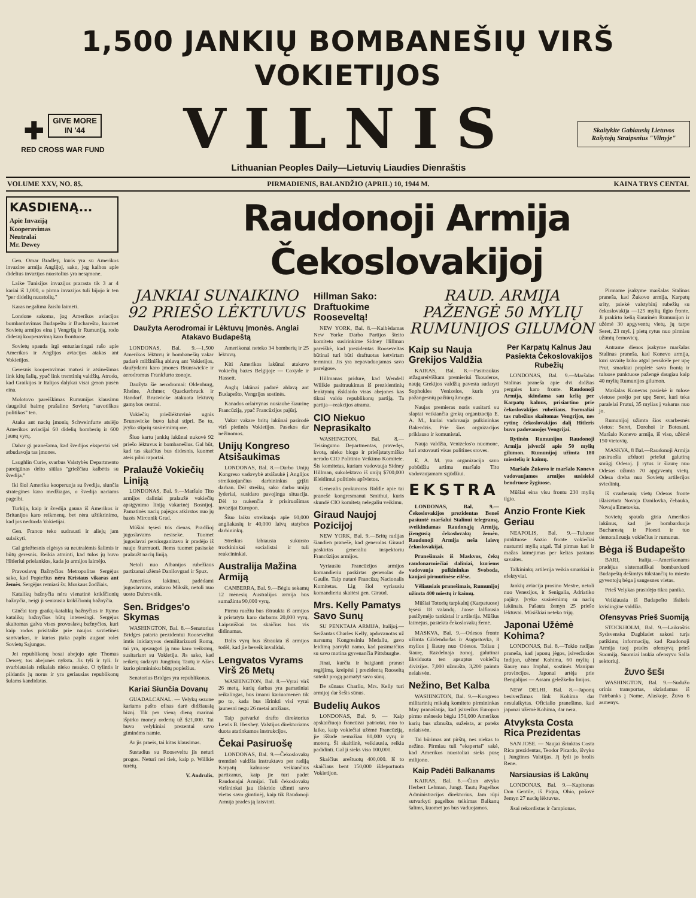1,500 JANKIŲ BOMBANEŠIŲ VIRŠ VOKIETIJOS
✚ GIVE MORE
IN '44
RED CROSS WAR FUND
VILNIS
Lithuanian Peoples Daily—Lietuvių Liaudies Dienraštis
Skaitykite Gabiausių Lietuvos Rašytojų Straipsnius "Vilnyje"
VOLUME XXV, NO. 85. PIRMADIENIS, BALANDŽIO (APRIL) 10, 1944 M. KAINA TRYS CENTAI.
KASDIENĄ...
Apie Invaziją
Kooperavimas
Neutralai
Mr. Dewey
Gen. Omar Bradley, kuris yra su Amerikos invazine armija Anglijoj, sako, jog kalbos apie didelius invazijos nuostolius yra nesąmonė.
Laike Tunisijos invazijos prarasta tik 3 ar 4 kariai iš 1,000, o pirma invazijos tuli bijojo ir ten "per didelių nuostolių."
Karas negalima žaislu laimėti.
Londone sakoma, jog Amerikos aviacijos bombardavimas Budapešto ir Bucharešto, kuomet Sovietų armijos eina į Vengriją ir Rumuniją, rodo didesnį kooperavimą karo frontuose.
Sovietų spauda irgi entuziastingai rašo apie Amerikos ir Anglijos aviacijos atakas ant Vokietijos.
Geresnis kooperavimas matosi ir atsinešimas link kitų šalių, ypač link tremtinių valdžių. Atrodo, kad Graikijos ir Italijos dalykai visai geron pusėn eina.
Molotovo pareiškimas Rumunijos klausimu daugeliui baimę prašalino Sovietų "savotiškos politikos" ten.
Ataka ant nacių įmonių Schweinfurte atsiėjo Amerikos aviacijai 60 didelių bomberių ir 600 jaunų vyrų.
Dabar gi pranešama, kad švedijos ekspertai vėl atbudavoja tas įmones.
Laughlin Curie, svarbus Valstybės Departmento pareigūnas dėlto siūlas "griežčiau kalbėtis su švedija."
Iki šiol Amerika kooperuoja su švedija, siunčia strategines karo medžiagas, o švedija naciams pagelbi.
Turkija, kaip ir švedija gauna iš Amerikos ir Britanijos karo reikmenų, bet nėra užtikrinimo, kad jos neduoda Vokietijai.
Gen. Franco teko sudrausti ir aliejų jam sulaikyti.
Gal griežtesnis elgėsys su neutralėmis šalimis ir būtų geresnis. Reikia atminti, kad tulos jų buvo Hitleriui prielankios, kada jo armijos laimėjo.
Pravoslavų Bažnyčios Metropolitas Sergėjus sako, kad Popiežius nėra Kristaus vikaras ant žemės. Sergėjus remiasi šv. Morkaus žodžiais.
Katalikų bažnyčia nėra vienatinė krikščionių bažnyčia, neigi ji seniausia krikščionių bažnyčia.
Ginčai tarp graikų-katalikų bažnyčios ir Rymo katalikų bažnyčios būtų interesingi. Sergėjus skaitomas galva visos provoslavų bažnyčios, kuri kaip rodos prisitaikė prie naujos sovietinės santvarkos, ir kurios įtaka paplis augant rolei Sovietų Sąjungos.
Jei republikonų bosai abejojo apie Thomas Dewey, tos abejonės nyksta. Jis tyli ir tyli. Ir svarbiausiais reikalais nieko nesako. O tylintis ir pildantis jų norus ir yra geriausias republikonų šulams kandidatas.
Raudonoji Armija Čekoslovakijoj
JANKIAI SUNAIKINO 92 PRIEŠO LĖKTUVUS
Daužyta Aerodromai ir Lėktuvų Įmonės. Anglai Atakavo Budapeštą
LONDONAS, Bal. 9.—1,500 Amerikos lėktuvų ir bombanešių vakar padarė milžinišką ablavą ant Vokietijos, daužydami karo įmones Brunswick'e ir aerodromus Frankfurto zonoje.
Daužyta šie aerodromai: Oldenburg, Rheine, Achmer, Quackerbruck ir Handorf. Bruswicke atakuota lėktuvų gamybos centrai.
Vokiečių priešlėktuvinė ugnis Brunswicke buvo labai stipri. Be to, įvyko stiprių susirėmimų ore.
Šiuo kartu jankių lakūnai nukovė 92 priešo lėktuvus ir bombanešius. Gal būt, kad tas skaičius bus didesnis, kuomet ateis pilni raportai.
Pralaužė Vokiečių Liniją
LONDONAS, Bal. 9.—Maršalo Tito armijos daliniai pralaužė vokiečių apsigynimo liniją vakarinėj Bosnijoj. Pamatinės nacių pajėgos atkirstos nuo jų bazės Mirconik Grad.
Mūšiai tęsėsi tris dienas. Pradžioj jugoslavams nesisekė. Tuomet jugoslavai persiorganizavo ir pradėjo iš naujo šturmuoti. Jiems tuomet pasisekė pralaužt nacių liniją.
Netoli nuo Albanijos rubežiaus partizanai užėmė Danilovgrad ir Spuz.
Amerikos lakūnai, padėdami jugoslavams, atakavo Miksik, netoli nuo uosto Dubrovnik.
Sen. Bridges'o Skymas
WASHINGTON, Bal. 8.—Senatorius Bridges pataria prezidentui Rooseveltui imtis iniciatyvos demilitarizuoti Romą, tai yra, apsaugoti ją nuo karo veiksmų, susitariant su Vokietija. Jis sako, kad reikėtų sudaryti Jungtinių Tautų ir Ašies kurio pirmininku būtų popiežius.
Senatorius Bridges yra republikonas.
Kariai Siunčia Dovanų
GUADALCANAL. — Velykų sezone kariams pašto ofisas darė didžiausią biznį. Tik per vieną dieną marinai išpirko money orderių už $21,000. Tai buvo velykiniai prezentai savo giminėms namie.
Ar jis praeis, tai kitas klausimas.
Sustadius su Rooseveltu jis neturi progos. Neturi nei tiek, kaip p. Willkie turėtų.
V. Andrulis.
Amerikonai neteko 34 bomberių ir 25 lėktuvų.
Kiti Amerikos lakūnai atakavo vokiečių bazes Belgijoje — Coxyde ir Hassett.
Anglų lakūnai padarė ablavą ant Budapešto, Vengrijos sostinės.
Kanados orlaivynas nusiaubė šiaurinę Francūziją, ypač Francūzijos pajūrį.
Vakar vakare britų lakūnai pasirodė virš pietinės Vokietijos. Pasekos dar nežinomos.
Unijų Kongreso Atsišaukimas
LONDONAS, Bal. 8.—Darbo Unijų Kongreso vadovybė atsišaukė į Anglijos streikuojančius darbininkus grįžti darban. Dėl streikų, sako darbo unijų lyderiai, susidaro pavojinga situacija. Dėl to nukenčia ir prisiruošimas invazijai Europon.
Šiuo laiku streikuoja apie 60,000 angliakasių ir 40,000 laivų statybos darbininkų.
Streikus labiausia sukursto trockininkai socialistai ir tuli reakcininkai.
Australija Mažina Armiją
CANBERRA, Bal. 9.—Bėgiu sekamų 12 mėnesių Australijos armija bus sumažinta 90,000 vyrų.
Pirmu ruožtu bus ištraukta iš armijos ir pristatyta karo darbams 20,000 vyrų. Laipsniškai tas skaičius bus vis didinamas.
Dalis vyrų bus ištraukta iš armijos todėl, kad jie beveik invalidai.
Lengvatos Vyrams Virš 26 Metų
WASHINGTON, Bal. 8.—Vyrai virš 26 metų, kurių darbas yra pamatiniai reikalingas, bus imami kariuomenėn tik po to, kada bus išrinkti visi vyrai jaunesni negu 26 metai amžiaus.
Taip patvarkė drafto direktorius Lewis B. Hershey. Valstijos direktoriams duota atatinkamos instrukcijos.
Čekai Pasiruošę
LONDONAS, Bal. 9.—Čekoslovakų tremtinė valdžia instruktavo per radiją Karpatų kalnuose veikiančius partizanus, kaip jie turi padėt Raudonajai Armijai. Tuli čekoslovakų viršininkai jau išskrido užimti savo vietas savo gimtinėj, kaip tik Raudonoji Armija pradės ją laisvinti.
Hillman Sako: Draftuokime Rooseveltą!
NEW YORK, Bal. 8.—Kalbėdamas New Yorke Darbo Partijos šteito komiteto susirinkime Sidney Hillman pareiškė, kad prezidentas Rooseveltas būtinai turi būti draftuotas ketvirtam terminui. Jis yra nepavaduojamas savo pareigose.
Hillmanas pridurė, kad Wendell Willkie pasitraukimas iš prezidentinių lenktynių išsklaido visas abejones kas tikrai valdo republikonų partiją. Ta partija—reakcijos atrama.
CIO Niekuo Neprasikalto
WASHINGTON, Bal. 8.—Teisingumo Departmentas, pravedęs, kvotą, nieko blogo ir priešįstatymiško nerado CIO Politinio Veikimo Komitete. Šis komitetas, kuriam vadovauja Sidney Hillman, sukolektavo iš unijų $700,000 išleidimui politinės apšvietos.
Generalis prokuroras Biddle apie tai pranešė kongresmanui Smithui, kuris skundė CIO komitetą nelegaliu veikimu.
Giraud Naujoj Pozicijoj
NEW YORK, Bal. 9.—Britų radijas šiandien pranešė, kad generolas Giraud paskirtas generaliu inspektoriu Francūzijos armijos.
Vyriausiu Francūzijos armijos komandieriu paskirtas generolas de Gaulle. Taip nutarė Francūzų Nacionalis Komitetas. Lig šiol vyriausiu komandieriu skaitėsi gen. Giraud.
Mrs. Kelly Pamatys Savo Sunų
SU PENKTAJA ARMIJA, Italijoj.—Seržantas Charles Kelly, apdovanotas už narsumą Kongresiniu Medaliu, gavo leidimą parvykt namo, kad pasimatčius su savo motina gyvenančia Pittsburghe.
Jinai, kurčia ir baigianti prarast regėjimą, kreipėsi į prezidentą Rooseltą suteikt progą pamatyt savo sūnų.
Be sūnaus Charlio, Mrs. Kelly turi armijoj dar šešis sūnus.
Budelių Aukos
LONDONAS, Bal. 9. — Kaip apskaičiuoja francūzai patriotai, nuo to laiko, kaip vokiečiai užėmė Francūziją, jie iššudė nemažiau 80,000 vyrų ir moterų. Ši skaitlinė, veikiausia, reikia padidinti. Gal ji sieks viso 100,000.
Skaičius areštuotų 400,000. Iš to skaičiaus bent 150,000 išdeportuota Vokietijon.
RAUD. ARMIJA PAŽENGĖ 50 MYLIŲ RUMUNIJOS GILUMON
Kaip su Nauja Grekijos Valdžia
KAIRAS, Bal. 8.—Pasitraukus atžagareiviškam premieriui Tsouderos, naują Grekijos valdžią pavesta sudaryti Sophokles Venizelos, kuris yra pažangesnių pažiūrų žmogus.
Naujas premieras noris susitarti su slaptai veikiančia grekų organizacija E. A. M., kuriai vadovauja pulkininkas Bakerdzis. Prie šios orgnizacijos priklauso ir komunistai.
Nauja valdžia, Venizelos'o nuomone, turi atstovauti visas politines sroves.
E. A. M. yra organizacija savo pobūdžiu artima maršalo Tito vadovaujamam sąjūdžiui.
EKSTRA
LONDONAS, Bal. 9.—Čekoslovakijos prezidentas Benеš pasiuntė maršalui Stalinui telegramą, sveikindamas Raudonąją Armiją, įžengusią čekoslovakų žemėn. Raudonoji Armija neša laisvę čekoslovakijai.
Pranešimais iš Maskvos, čekų raudonarmiečiai daliniai, kuriems vadovauja pulkininkas Svoboda, kaujasi pirmutinėse eilėse.
Vėliausiais pranešimais, Rumunijoj užimta 400 miestų ir kaimų.
Mūšiai Totorių tarpkalnį (Karpatuose) tęsėsi 18 valandų. Juose lalfiausia pasižymėjo tankistai ir artilerija. Mūšius laimėjus, pasiekta čekoslovakų žemė.
MASKVA, Bal. 9.—Odesos fronte užimta Gildendorfas ir Augustovka, 8 mylios į šiaurę nuo Odesos. Toliau į šiaurę, Razdelnaja zonoj, galutinai likviduota ten apsuptos vokiečių divizijos. 7,000 užmušta, 3,200 paimta nelaisvėn.
Nežino, Bet Kalba
WASHINGTON, Bal. 9.—Kongreso militarinių reikalų komiteto pirmininkas May pranašauja, kad įsiveržus Europon pirmo mėnesio bėgiu 150,000 Amerikos karių bus užmušta, sužeista, ar pateks nelaisvėn.
Tai būrimas ant pirštų, nes niekas to nežino. Pirmiau tuli "ekspertai" sakė, kad Amerikos nuostoliai sieks pusę milijono.
Kaip Padėti Balkanams
KAIRAS, Bal. 8.—Čion atvyko Herbert Lehman, Jungt. Tautų Pagelbos Administracijos direktorius. Jam rūpi sutvarkyti pagelbos teikimas Balkanų šalims, kuomet jos bus vaduojamos.
Per Karpatų Kalnus Jau Pasiekta Čekoslovakijos Rubežių
LONDONAS, Bal. 9.—Maršalas Stalinas praneša apie dvi didžias pergales karo fronte. Raudonoji Armija, skindama sau kelią per Karpatų kalnus, prisiartino prie čekoslovakijos rubežiaus. Formaliai tas rubežius skaitomas Vengrijos, nes rytinę čekoslovakijos dalį Hitleris buvo padovanojęs Vengrijai.
Rytinėn Rumunijon Raudonoji Armija įsiveržė apie 50 mylių gilumon. Rumunijoj užimta 180 miestelių ir kaimų.
Maršalo Žukovo ir maršalo Konevo vadovaujamos armijos susisiekė bendruose žygiuose.
Mūšiai eina visu frontu 230 mylių ilgio.
Anzio Fronte Kiek Geriau
NEAPOLIS, Bal. 9.—Tuluose punktuose Anzio fronte vokiečiai nustumti mylią atgal. Tai pirmas kad ir mažas laimėjimas per kelias pastaras savaites.
Talkininkų artilerija veikia smarkiai ir efektyviai.
Jankių aviacija prosino Mestre, netoli nuo Venezijos, ir Senigalia, Adriatiko pajūry. Įvyko susirėmimų su nacių lakūnais. Pašauta žemyn 25 priešo lėktuvai. Mūsiškiai neteko trijų.
Japonai Užėmė Kohima?
LONDONAS, Bal. 8.—Tokio radijas praneša, kad japonų jėgos, įsiveržusios Indijon, užėmė Kohima, 60 mylių į šiaurę nuo Imphal, sostinės Manipur provincijos. Japonai artėja prie Bengalijos — Assam geležkelio linijos.
NEW DELHI, Bal. 8.—Japonų besiveržimas link Kohima dar nesulaikytas. Oficialio pranešimo, kad japonai užėmė Kohima, dar nėra.
Atvyksta Costa Rica Prezidentas
SAN JOSE. — Naujai išrinktas Costa Rica prezidentas, Teodor Picardo, išvyko į Jungtines Valstijas. Jį lydi jo brolis Rene.
Narsiausias iš Lakūnų
LONDONAS, Bal. 9.—Kapitonas Don Gentile, iš Piqua, Ohio, pašovė žemyn 27 nacių lėktuvus.
Jisai rekordistas ir čampionas.
Pirmame įsakyme maršalas Stalinas praneša, kad Žukovo armija, Karpatų srity, psiekė valstybinį rubežių su čekoslovakija —125 mylių ilgio fronte. Ji prakirto kelią šiaurinėn Rumunijon ir užėmė 30 apgyventų vietų, jų tarpe Seret, 23 myl. į pietų rytus nuo pirmiau užimtų černovicų.
Antrame dienos įsakyme maršalas Stalinas praneša, kad Konevo armija, kuri savaitę laiko atgal persikėlė per upę Prut, smarkiai praplėtė savo frontą ir tuluose punktuose pažengė daugiau kaip 40 mylių Rumunijos gilumon.
Maršalas Konevas pasiekė ir tulose vietose perėjo per upę Seret, kuri teka paralelai Prutui, 35 mylias į vakarus nuo jo.
Rumunijoj užimta šios svarbesnės vietos: Seret, Dorohoi ir Botosani. Maršalo Konevo armija, iš viso, užėmė 150 vietovių.
MASKVA, 8 Bal.—Raudonoji Armija pasiruošia užduoti priešui galutiną smūgį Odesoj. Į rytus ir šiaurę nuo Odesos užimta 70 apgyventų vietų. Odesa dreba nuo Sovietų artilerijos sviedinių.
Iš svarbesnių vietų Odesos fronte išlaisvinta Novaja Danilovka, čebauka, Novaja Emetovka.
Sovietų spauda giria Amerikos lakūnus, kad jie bombarduoja Bucharestą ir Ploesti ir tuo demoralizuoja vokiečius ir rumunus.
Bėga iš Budapešto
BARI, Italija.—Amerikonams pradėjus sistematiškai bombarduoti Budapeštą dešimtys tūkstančių to miesto gyventojų bėga į saugesnes vietas.
Prieš Velykas prasidėjo tikra panika.
Veikiausia iš Budapešto išsikels kvislinginė valdžia.
Ofensyvas Prieš Suomiją
STOCKHOLM, Bal. 9.—Laikraštis Sydsvenska Dagbladet sakosi turįs patikimų informacijų, kad Raudonoji Armija tuoj pradės ofensyvą prieš Suomiją. Suomiai laukia ofensyvo Salla sektoriuj.
ŽUVO ŠEŠI
WASHINGTON, Bal. 9.—Sudužo orinis transportas, skrisdamas iš Fairbanks į Nome, Alaskoje. Žuvo 6 asmenys.